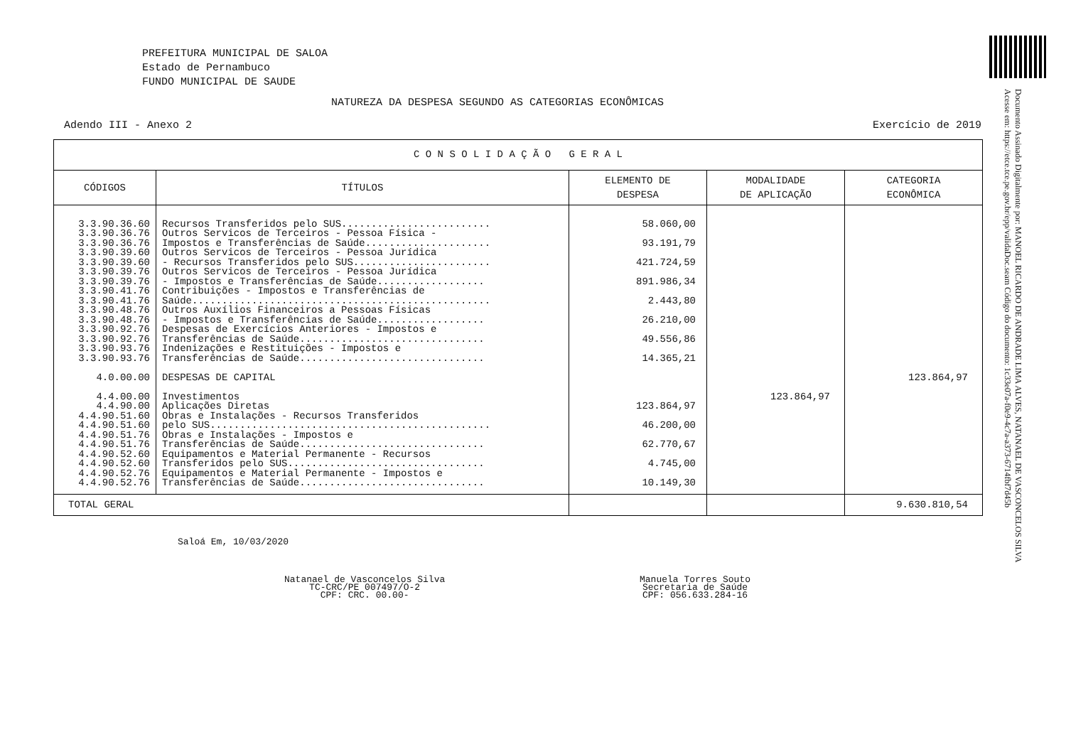PREFEITURA MUNICIPAL DE SALOA
Estado de Pernambuco
FUNDO MUNICIPAL DE SAUDE
NATUREZA DA DESPESA SEGUNDO AS CATEGORIAS ECONÔMICAS
Adendo III - Anexo 2 Exercício de 2019
Documento Assinado Digitalmente por: MANOEL RICARDO DE ANDRADE LIMA ALVES, NATANAEL DE VASCONCELOS SILVA
Acesse em: https://etce.tce.pe.gov.br/epp/validaDoc.seam Código do documento: 1c33e07a-f0e9-4c7a-a373-6714fbf7d45b
| C O N S O L I D A Ç Ã O G E R A L | | | | |
| --- | --- | --- | --- | --- |
| CÓDIGOS | TÍTULOS | ELEMENTO DE DESPESA | MODALIDADE DE APLICAÇÃO | CATEGORIA ECONÔMICA |
| 3.3.90.36.60 3.3.90.36.76 3.3.90.36.76 3.3.90.39.60 3.3.90.39.60 3.3.90.39.76 3.3.90.39.76 3.3.90.41.76 3.3.90.41.76 3.3.90.48.76 3.3.90.48.76 3.3.90.92.76 3.3.90.92.76 3.3.90.93.76 3.3.90.93.76 4.0.00.00 4.4.00.00 4.4.90.00 4.4.90.51.60 4.4.90.51.60 4.4.90.51.76 4.4.90.51.76 4.4.90.52.60 4.4.90.52.60 4.4.90.52.76 4.4.90.52.76 | Recursos Transferidos pelo SUS......................... Outros Servicos de Terceiros - Pessoa Física - Impostos e Transferências de Saúde..................... Outros Servicos de Terceiros - Pessoa Jurídica - Recursos Transferidos pelo SUS....................... Outros Servicos de Terceiros - Pessoa Jurídica - Impostos e Transferências de Saúde.................. Contribuições - Impostos e Transferências de Saúde.................................................. Outros Auxílios Financeiros a Pessoas Físicas - Impostos e Transferências de Saúde.................. Despesas de Exercícios Anteriores - Impostos e Transferências de Saúde............................... Indenizações e Restituições - Impostos e Transferências de Saúde............................... DESPESAS DE CAPITAL Investimentos Aplicações Diretas Obras e Instalações - Recursos Transferidos pelo SUS............................................... Obras e Instalações - Impostos e Transferências de Saúde............................... Equipamentos e Material Permanente - Recursos Transferidos pelo SUS................................. Equipamentos e Material Permanente - Impostos e Transferências de Saúde............................... | 58.060,00 93.191,79 421.724,59 891.986,34 2.443,80 26.210,00 49.556,86 14.365,21 123.864,97 46.200,00 62.770,67 4.745,00 10.149,30 | 123.864,97 | 123.864,97 |
| TOTAL GERAL | | | | 9.630.810,54 |
Saloá Em, 10/03/2020
Natanael de Vasconcelos Silva
TC-CRC/PE 007497/O-2
CPF: CRC. 00.00-
Manuela Torres Souto
Secretaria de Saúde
CPF: 056.633.284-16